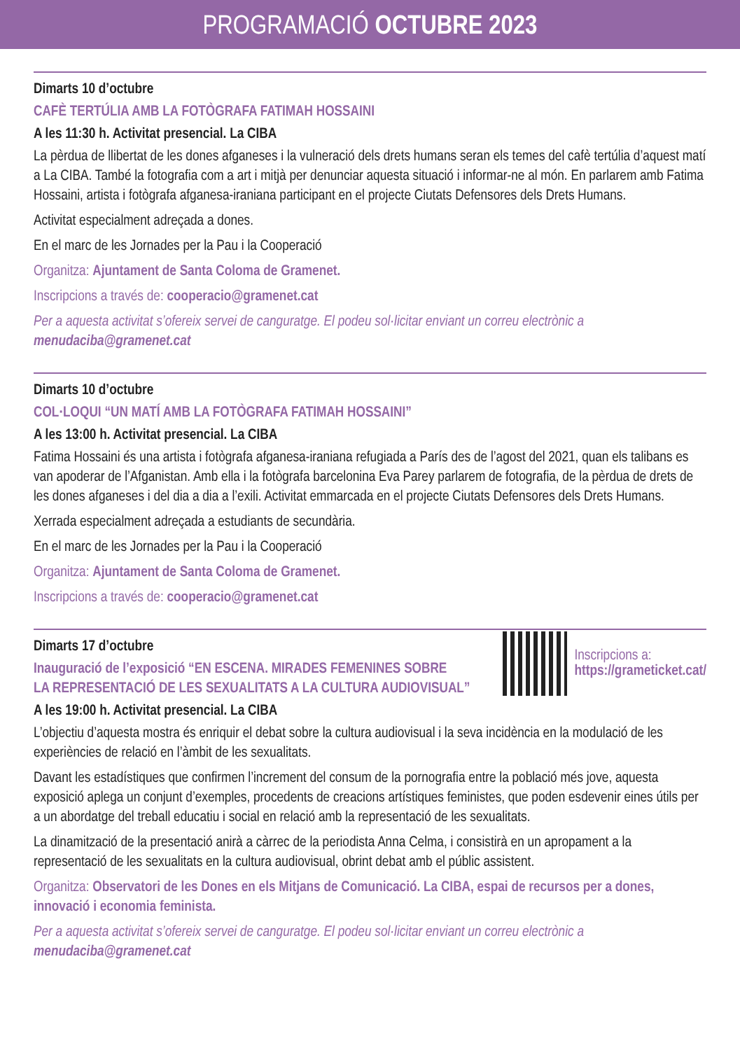PROGRAMACIÓ OCTUBRE 2023
Dimarts 10 d’octubre
CAFÈ TERTÚLIA AMB LA FOTÒGRAFA FATIMAH HOSSAINI
A les 11:30 h. Activitat presencial. La CIBA
La pèrdua de llibertat de les dones afganeses i la vulneració dels drets humans seran els temes del cafè tertúlia d’aquest matí a La CIBA. També la fotografia com a art i mitjà per denunciar aquesta situació i informar-ne al món. En parlarem amb Fatima Hossaini, artista i fotògrafa afganesa-iraniana participant en el projecte Ciutats Defensores dels Drets Humans.
Activitat especialment adreçada a dones.
En el marc de les Jornades per la Pau i la Cooperació
Organitza: Ajuntament de Santa Coloma de Gramenet.
Inscripcions a través de: cooperacio@gramenet.cat
Per a aquesta activitat s’ofereix servei de canguratge. El podeu sol·licitar enviant un correu electrònic a menudaciba@gramenet.cat
Dimarts 10 d’octubre
COL·LOQUI “UN MATÍ AMB LA FOTÒGRAFA FATIMAH HOSSAINI”
A les 13:00 h. Activitat presencial. La CIBA
Fatima Hossaini és una artista i fotògrafa afganesa-iraniana refugiada a París des de l’agost del 2021, quan els talibans es van apoderar de l’Afganistan. Amb ella i la fotògrafa barcelonina Eva Parey parlarem de fotografia, de la pèrdua de drets de les dones afganeses i del dia a dia a l’exili. Activitat emmarcada en el projecte Ciutats Defensores dels Drets Humans.
Xerrada especialment adreçada a estudiants de secundària.
En el marc de les Jornades per la Pau i la Cooperació
Organitza: Ajuntament de Santa Coloma de Gramenet.
Inscripcions a través de: cooperacio@gramenet.cat
Inscripcions a:
https://grameticket.cat/
Dimarts 17 d’octubre
Inauguració de l’exposició “EN ESCENA. MIRADES FEMENINES SOBRE
LA REPRESENTACIÓ DE LES SEXUALITATS A LA CULTURA AUDIOVISUAL”
A les 19:00 h. Activitat presencial. La CIBA
L’objectiu d’aquesta mostra és enriquir el debat sobre la cultura audiovisual i la seva incidència en la modulació de les experiències de relació en l’àmbit de les sexualitats.
Davant les estadístiques que confirmen l’increment del consum de la pornografia entre la població més jove, aquesta exposició aplega un conjunt d’exemples, procedents de creacions artístiques feministes, que poden esdevenir eines útils per a un abordatge del treball educatiu i social en relació amb la representació de les sexualitats.
La dinamització de la presentació anirà a càrrec de la periodista Anna Celma, i consistirà en un apropament a la representació de les sexualitats en la cultura audiovisual, obrint debat amb el públic assistent.
Organitza: Observatori de les Dones en els Mitjans de Comunicació. La CIBA, espai de recursos per a dones, innovació i economia feminista.
Per a aquesta activitat s’ofereix servei de canguratge. El podeu sol·licitar enviant un correu electrònic a menudaciba@gramenet.cat